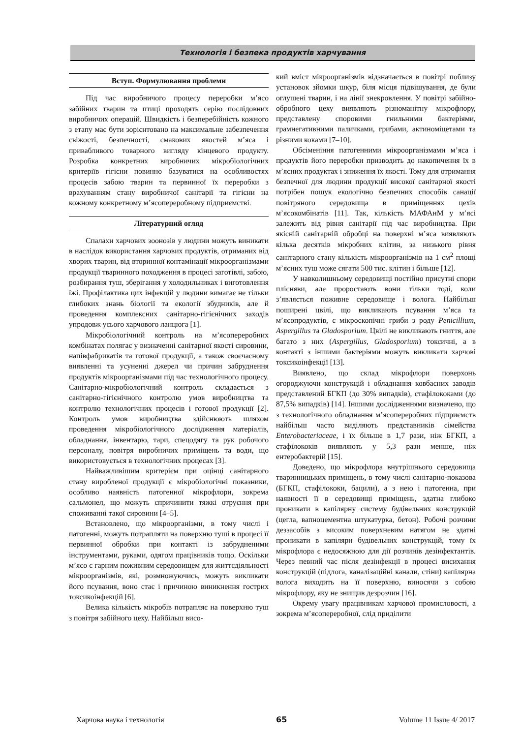Технологія і безпека продуктів харчування
Вступ. Формулювання проблеми
Під час виробничого процесу переробки м’ясо забійних тварин та птиці проходять серію послідовних виробничих операцій. Швидкість і безперебійність кожного з етапу має бути зорієнтовано на максимальне забезпечення свіжості, безпечності, смакових якостей м’яса і привабливого товарного вигляду кінцевого продукту. Розробка конкретних виробничих мікробіологічних критеріїв гігієни повинно базуватися на особливостях процесів забою тварин та первинної їх переробки з врахуванням стану виробничої санітарії та гігієни на кожному конкретному м’ясопереробному підприємстві.
Літературний огляд
Спалахи харчових зоонозів у людини можуть виникати в наслідок використання харчових продуктів, отриманих від хворих тварин, від вторинної контамінації мікроорганізмами продукції тваринного походження в процесі заготівлі, забою, розбирання туш, зберігання у холодильниках і виготовлення їжі. Профілактика цих інфекцій у людини вимагає не тільки глибоких знань біології та екології збудників, але й проведення комплексних санітарно-гігієнічних заходів упродовж усього харчового ланцюга [1].
Мікробіологічний контроль на м’ясопереробних комбінатах полягає у визначенні санітарної якості сировини, напівфабрикатів та готової продукції, а також своєчасному виявленні та усуненні джерел чи причин забруднення продуктів мікроорганізмами під час технологічного процесу. Санітарно-мікробіологічний контроль складається з санітарно-гігієнічного контролю умов виробництва та контролю технологічних процесів і готової продукції [2]. Контроль умов виробництва здійснюють шляхом проведення мікробіологічного дослідження матеріалів, обладнання, інвентарю, тари, спецодягу та рук робочого персоналу, повітря виробничих приміщень та води, що використовується в технологічних процесах [3].
Найважливішим критерієм при оцінці санітарного стану виробленої продукції є мікробіологічні показники, особливо наявність патогенної мікрофлори, зокрема сальмонел, що можуть спричинити тяжкі отруєння при споживанні такої сировини [4–5].
Встановлено, що мікроорганізми, в тому числі і патогенні, можуть потрапляти на поверхню туші в процесі її первинної обробки при контакті із забрудненими інструментами, руками, одягом працівників тощо. Оскільки м’ясо є гарним поживним середовищем для життєдіяльності мікроорганізмів, які, розмножуючись, можуть викликати його псування, воно стає і причиною виникнення гострих токсикоінфекцій [6].
Велика кількість мікробів потрапляє на поверхню туш з повітря забійного цеху. Найбільш висо-
кий вміст мікроорганізмів відзначається в повітрі поблизу установок зйомки шкур, біля місця підвішування, де були оглушені тварин, і на лінії знекровлення. У повітрі забійно-обробного цеху виявляють різноманітну мікрофлору, представлену споровими гнильними бактеріями, грамнегативними паличками, грибами, актиноміцетами та різними коками [7–10].
Обсіменіння патогенними мікроорганізмами м’яса і продуктів його переробки призводить до накопичення їх в м’ясних продуктах і зниження їх якості. Тому для отримання безпечної для людини продукції високої санітарної якості потрібен пошук екологічно безпечних способів санації повітряного середовища в приміщеннях цехів м’ясокомбінатів [11]. Так, кількість МАФАнМ у м’ясі залежить від рівня санітарії під час виробництва. При якісній санітарній обробці на поверхні м’яса виявляють кілька десятків мікробних клітин, за низького рівня санітарного стану кількість мікроорганізмів на 1 см<sup>2</sup> площі м’ясних туш може сягати 500 тис. клітин і більше [12].
У навколишньому середовищі постійно присутні спори плісняви, але проростають вони тільки тоді, коли з’являється поживне середовище і волога. Найбільш поширені цвілі, що викликають псування м’яса та м’ясопродуктів, є мікроскопічні гриби з роду Penicillium, Aspergillus та Gladosporium. Цвілі не викликають гниття, але багато з них (Aspergillus, Gladosporium) токсичні, а в контакті з іншими бактеріями можуть викликати харчові токсикоінфекції [13].
Виявлено, що склад мікрофлори поверхонь огороджуючи конструкцій і обладнання ковбасних заводів представлений БГКП (до 30% випадків), стафілококами (до 87,5% випадків) [14]. Іншими дослідженнями визначено, що з технологічного обладнання м’ясопереробних підприємств найбільш часто виділяють представників сімейства Enterobacteriaceae, і їх більше в 1,7 рази, ніж БГКП, а стафілококів виявляють у 5,3 рази менше, ніж ентеробактерій [15].
Доведено, що мікрофлора внутрішнього середовища тваринницьких приміщень, в тому числі санітарно-показова (БГКП, стафілококи, бацили), а з нею і патогенна, при наявності її в середовищі приміщень, здатна глибоко проникати в капілярну систему будівельних конструкцій (цегла, вапноцементна штукатурка, бетон). Робочі розчини деззасобів з високим поверхневим натягом не здатні проникати в капіляри будівельних конструкцій, тому їх мікрофлора є недосяжною для дії розчинів дезінфектантів. Через певний час після дезінфекції в процесі висихання конструкцій (підлога, каналізаційні канали, стіни) капілярна волога виходить на її поверхню, виносячи з собою мікрофлору, яку не знищив дезрозчин [16].
Окрему увагу працівникам харчової промисловості, а зокрема м’ясопереробної, слід приділити
Харчова наука і технологія 65 Volume 11 Issue 4/ 2017